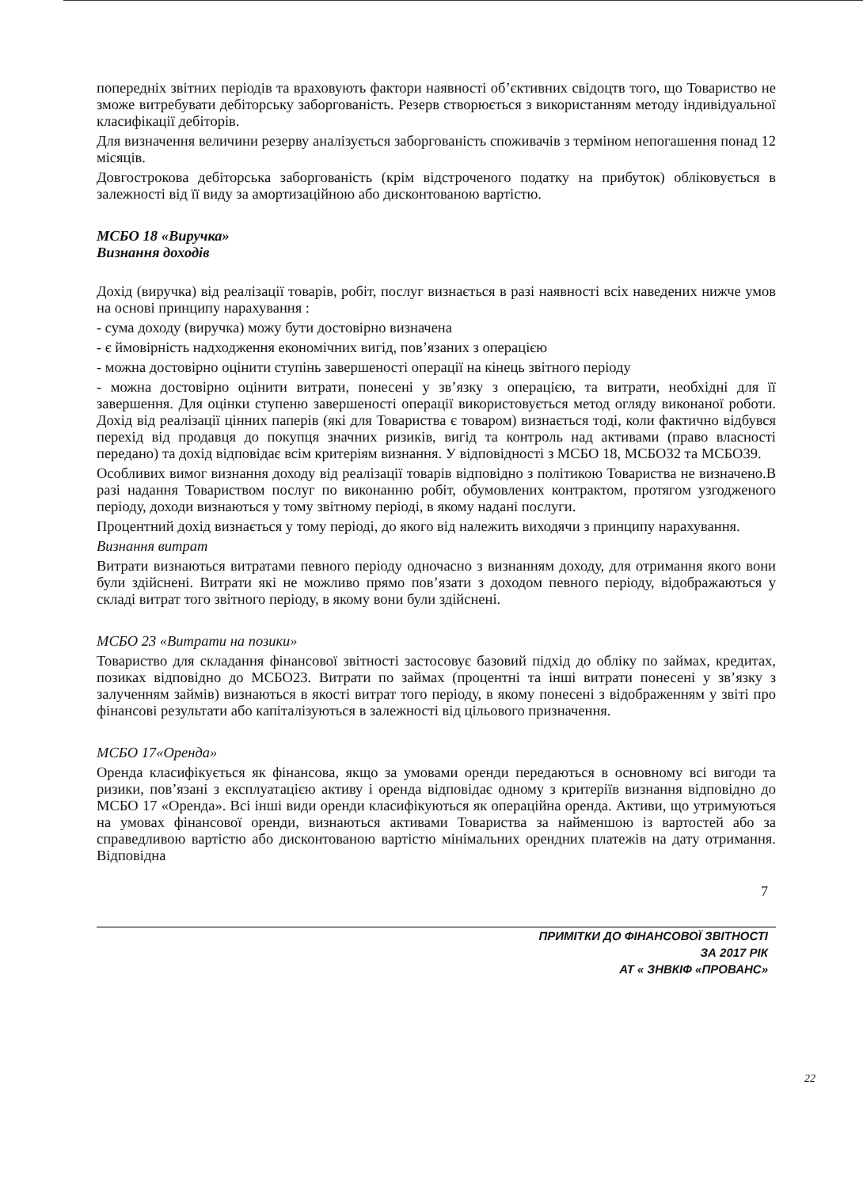попередніх звітних періодів та враховують фактори наявності об’єктивних свідоцтв того, що Товариство не зможе витребувати дебіторську заборгованість. Резерв створюється з використанням методу індивідуальної класифікації дебіторів.
Для визначення величини резерву аналізується заборгованість споживачів з терміном непогашення понад 12 місяців.
Довгострокова дебіторська заборгованість (крім відстроченого податку на прибуток) обліковується в залежності від її виду за амортизаційною або дисконтованою вартістю.
МСБО 18 «Виручка»
Визнання доходів
Дохід (виручка) від реалізації товарів, робіт, послуг визнається в разі наявності всіх наведених нижче умов на основі принципу нарахування :
- сума доходу (виручка) можу бути достовірно визначена
- є ймовірність надходження економічних вигід, пов’язаних з операцією
- можна достовірно оцінити ступінь завершеності операції на кінець звітного періоду
- можна достовірно оцінити витрати, понесені у зв’язку з операцією, та витрати, необхідні для її завершення. Для оцінки ступеню завершеності операції використовується метод огляду виконаної роботи. Дохід від реалізації цінних паперів (які для Товариства є товаром) визнається тоді, коли фактично відбувся перехід від продавця до покупця значних ризиків, вигід та контроль над активами (право власності передано) та дохід відповідає всім критеріям визнання. У відповідності з МСБО 18, МСБО32 та МСБО39.
Особливих вимог визнання доходу від реалізації товарів відповідно з політикою Товариства не визначено.В разі надання Товариством послуг по виконанню робіт, обумовлених контрактом, протягом узгодженого періоду, доходи визнаються у тому звітному періоді, в якому надані послуги.
Процентний дохід визнається у тому періоді, до якого від належить виходячи з принципу нарахування.
Визнання витрат
Витрати визнаються витратами певного періоду одночасно з визнанням доходу, для отримання якого вони були здійснені. Витрати які не можливо прямо пов’язати з доходом певного періоду, відображаються у складі витрат того звітного періоду, в якому вони були здійснені.
МСБО 23 «Витрати на позики»
Товариство для складання фінансової звітності застосовує базовий підхід до обліку по займах, кредитах, позиках відповідно до МСБО23. Витрати по займах (процентні та інші витрати понесені у зв’язку з залученням займів) визнаються в якості витрат того періоду, в якому понесені з відображенням у звіті про фінансові результати або капіталізуються в залежності від цільового призначення.
МСБО 17«Оренда»
Оренда класифікується як фінансова, якщо за умовами оренди передаються в основному всі вигоди та ризики, пов’язані з експлуатацією активу і оренда відповідає одному з критеріїв визнання відповідно до МСБО 17 «Оренда». Всі інші види оренди класифікуються як операційна оренда. Активи, що утримуються на умовах фінансової оренди, визнаються активами Товариства за найменшою із вартостей або за справедливою вартістю або дисконтованою вартістю мінімальних орендних платежів на дату отримання. Відповідна
7
ПРИМІТКИ ДО ФІНАНСОВОЇ ЗВІТНОСТІ
ЗА 2017 РІК
АТ « ЗНВКІФ «ПРОВАНС»
22